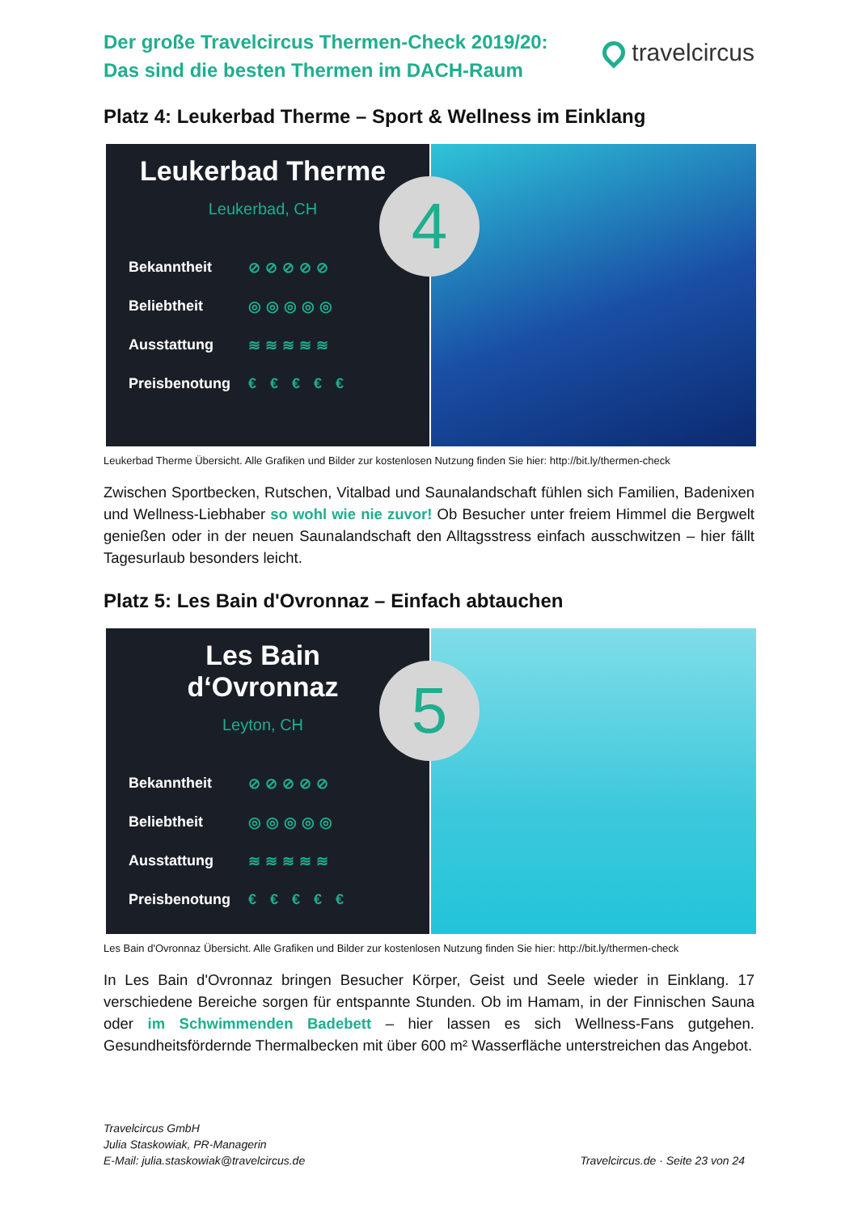Der große Travelcircus Thermen-Check 2019/20:
Das sind die besten Thermen im DACH-Raum
travelcircus
Platz 4: Leukerbad Therme – Sport & Wellness im Einklang
Leukerbad Therme
Leukerbad, CH
Bekanntheit ⊘⊘⊘⊘⊘
Beliebtheit ◎◎◎◎◎
Ausstattung ≋≋≋≋≋
Preisbenotung € € € € €
4
Leukerbad Therme Übersicht. Alle Grafiken und Bilder zur kostenlosen Nutzung finden Sie hier: http://bit.ly/thermen-check
Zwischen Sportbecken, Rutschen, Vitalbad und Saunalandschaft fühlen sich Familien, Badenixen und Wellness-Liebhaber so wohl wie nie zuvor! Ob Besucher unter freiem Himmel die Bergwelt genießen oder in der neuen Saunalandschaft den Alltagsstress einfach ausschwitzen – hier fällt Tagesurlaub besonders leicht.
Platz 5: Les Bain d'Ovronnaz – Einfach abtauchen
Les Bain d‘Ovronnaz
Leyton, CH
Bekanntheit ⊘⊘⊘⊘⊘
Beliebtheit ◎◎◎◎◎
Ausstattung ≋≋≋≋≋
Preisbenotung € € € € €
5
Les Bain d'Ovronnaz Übersicht. Alle Grafiken und Bilder zur kostenlosen Nutzung finden Sie hier: http://bit.ly/thermen-check
In Les Bain d'Ovronnaz bringen Besucher Körper, Geist und Seele wieder in Einklang. 17 verschiedene Bereiche sorgen für entspannte Stunden. Ob im Hamam, in der Finnischen Sauna oder im Schwimmenden Badebett – hier lassen es sich Wellness-Fans gutgehen. Gesundheitsfördernde Thermalbecken mit über 600 m² Wasserfläche unterstreichen das Angebot.
Travelcircus GmbH
Julia Staskowiak, PR-Managerin
E-Mail: julia.staskowiak@travelcircus.de
Travelcircus.de · Seite 23 von 24